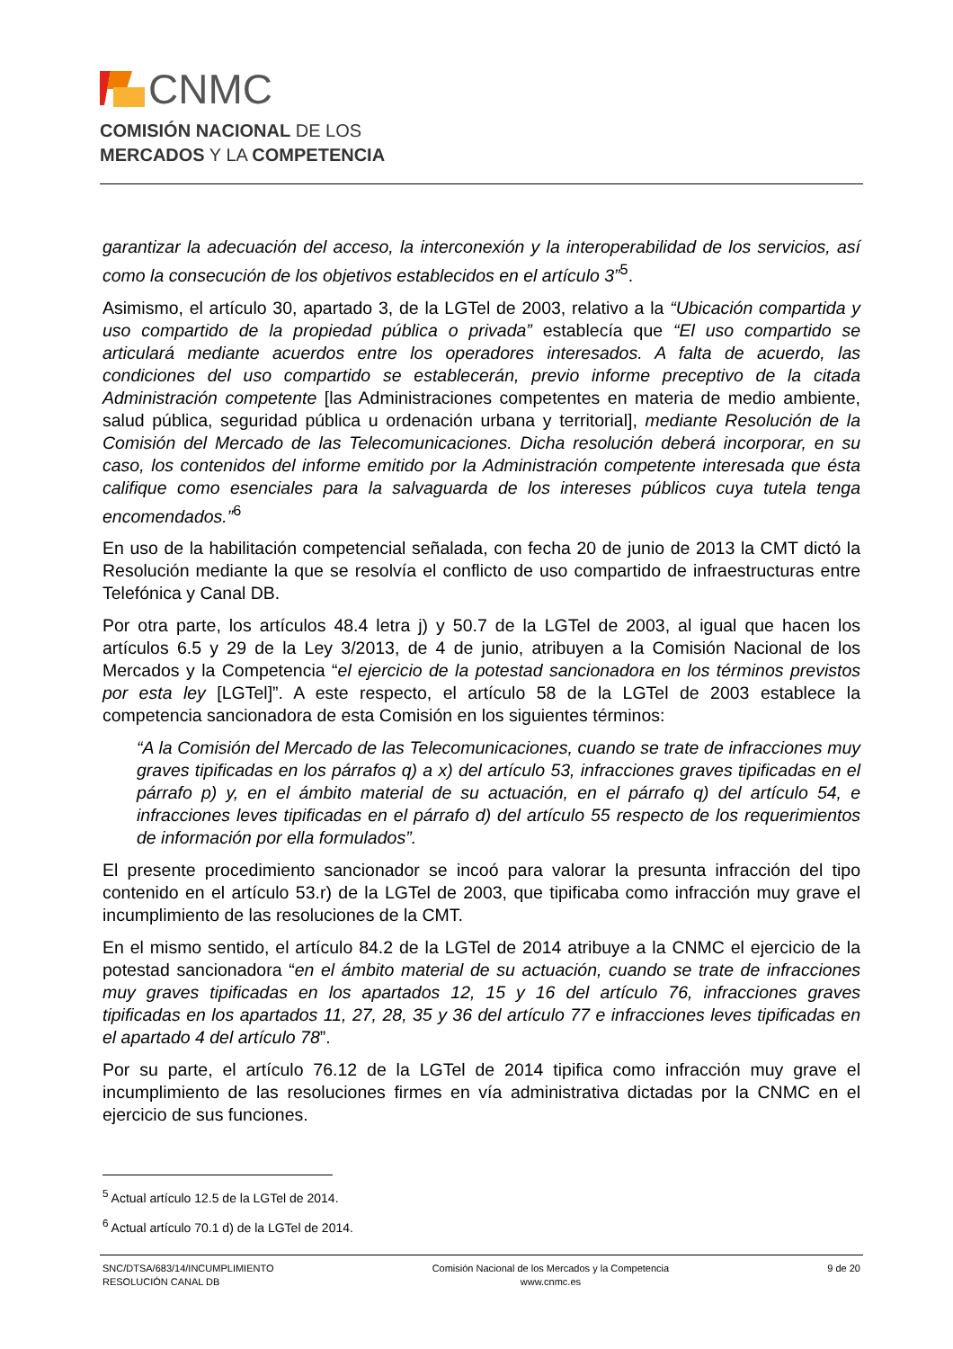CNMC
COMISIÓN NACIONAL DE LOS
MERCADOS Y LA COMPETENCIA
garantizar la adecuación del acceso, la interconexión y la interoperabilidad de los servicios, así como la consecución de los objetivos establecidos en el artículo 3”<sup>5</sup>.
Asimismo, el artículo 30, apartado 3, de la LGTel de 2003, relativo a la “Ubicación compartida y uso compartido de la propiedad pública o privada” establecía que “El uso compartido se articulará mediante acuerdos entre los operadores interesados. A falta de acuerdo, las condiciones del uso compartido se establecerán, previo informe preceptivo de la citada Administración competente [las Administraciones competentes en materia de medio ambiente, salud pública, seguridad pública u ordenación urbana y territorial], mediante Resolución de la Comisión del Mercado de las Telecomunicaciones. Dicha resolución deberá incorporar, en su caso, los contenidos del informe emitido por la Administración competente interesada que ésta califique como esenciales para la salvaguarda de los intereses públicos cuya tutela tenga encomendados.”<sup>6</sup>
En uso de la habilitación competencial señalada, con fecha 20 de junio de 2013 la CMT dictó la Resolución mediante la que se resolvía el conflicto de uso compartido de infraestructuras entre Telefónica y Canal DB.
Por otra parte, los artículos 48.4 letra j) y 50.7 de la LGTel de 2003, al igual que hacen los artículos 6.5 y 29 de la Ley 3/2013, de 4 de junio, atribuyen a la Comisión Nacional de los Mercados y la Competencia “el ejercicio de la potestad sancionadora en los términos previstos por esta ley [LGTel]”. A este respecto, el artículo 58 de la LGTel de 2003 establece la competencia sancionadora de esta Comisión en los siguientes términos:
“A la Comisión del Mercado de las Telecomunicaciones, cuando se trate de infracciones muy graves tipificadas en los párrafos q) a x) del artículo 53, infracciones graves tipificadas en el párrafo p) y, en el ámbito material de su actuación, en el párrafo q) del artículo 54, e infracciones leves tipificadas en el párrafo d) del artículo 55 respecto de los requerimientos de información por ella formulados”.
El presente procedimiento sancionador se incoó para valorar la presunta infracción del tipo contenido en el artículo 53.r) de la LGTel de 2003, que tipificaba como infracción muy grave el incumplimiento de las resoluciones de la CMT.
En el mismo sentido, el artículo 84.2 de la LGTel de 2014 atribuye a la CNMC el ejercicio de la potestad sancionadora “en el ámbito material de su actuación, cuando se trate de infracciones muy graves tipificadas en los apartados 12, 15 y 16 del artículo 76, infracciones graves tipificadas en los apartados 11, 27, 28, 35 y 36 del artículo 77 e infracciones leves tipificadas en el apartado 4 del artículo 78”.
Por su parte, el artículo 76.12 de la LGTel de 2014 tipifica como infracción muy grave el incumplimiento de las resoluciones firmes en vía administrativa dictadas por la CNMC en el ejercicio de sus funciones.
<sup>5</sup> Actual artículo 12.5 de la LGTel de 2014.
<sup>6</sup> Actual artículo 70.1 d) de la LGTel de 2014.
SNC/DTSA/683/14/INCUMPLIMIENTO
RESOLUCIÓN CANAL DB
Comisión Nacional de los Mercados y la Competencia
www.cnmc.es
9 de 20